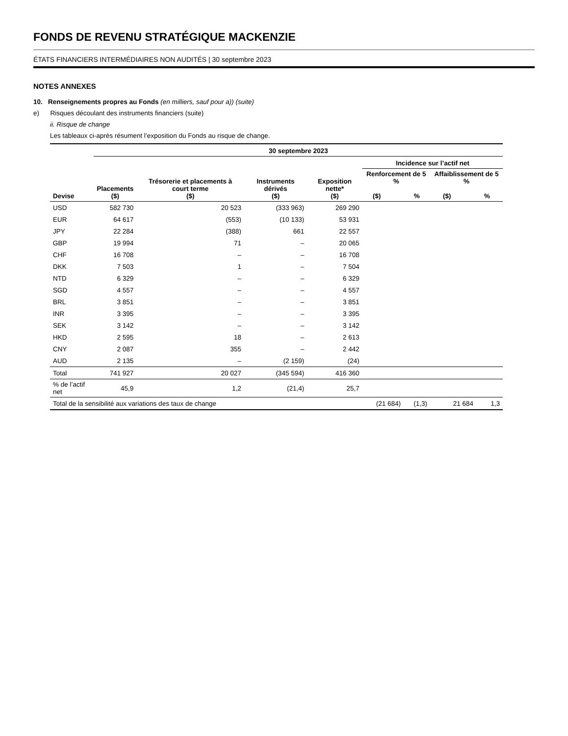FONDS DE REVENU STRATÉGIQUE MACKENZIE
ÉTATS FINANCIERS INTERMÉDIAIRES NON AUDITÉS | 30 septembre 2023
NOTES ANNEXES
10. Renseignements propres au Fonds (en milliers, sauf pour a)) (suite)
e) Risques découlant des instruments financiers (suite)
ii. Risque de change
Les tableaux ci-après résument l’exposition du Fonds au risque de change.
| | 30 septembre 2023 | | | | | | | |
| --- | --- | --- | --- | --- | --- | --- | --- | --- |
| | | | | | Incidence sur l’actif net | | | |
| Devise | Placements ($) | Trésorerie et placements à court terme ($) | Instruments dérivés ($) | Exposition nette* ($) | Renforcement de 5 % ($) % | | Affaiblissement de 5 % ($) % | |
| USD | 582 730 | 20 523 | (333 963) | 269 290 | | | | |
| EUR | 64 617 | (553) | (10 133) | 53 931 | | | | |
| JPY | 22 284 | (388) | 661 | 22 557 | | | | |
| GBP | 19 994 | 71 | – | 20 065 | | | | |
| CHF | 16 708 | – | – | 16 708 | | | | |
| DKK | 7 503 | 1 | – | 7 504 | | | | |
| NTD | 6 329 | – | – | 6 329 | | | | |
| SGD | 4 557 | – | – | 4 557 | | | | |
| BRL | 3 851 | – | – | 3 851 | | | | |
| INR | 3 395 | – | – | 3 395 | | | | |
| SEK | 3 142 | – | – | 3 142 | | | | |
| HKD | 2 595 | 18 | – | 2 613 | | | | |
| CNY | 2 087 | 355 | – | 2 442 | | | | |
| AUD | 2 135 | – | (2 159) | (24) | | | | |
| Total | 741 927 | 20 027 | (345 594) | 416 360 | | | | |
| % de l’actif net | 45,9 | 1,2 | (21,4) | 25,7 | | | | |
| Total de la sensibilité aux variations des taux de change | | | | | (21 684) | (1,3) | 21 684 | 1,3 |